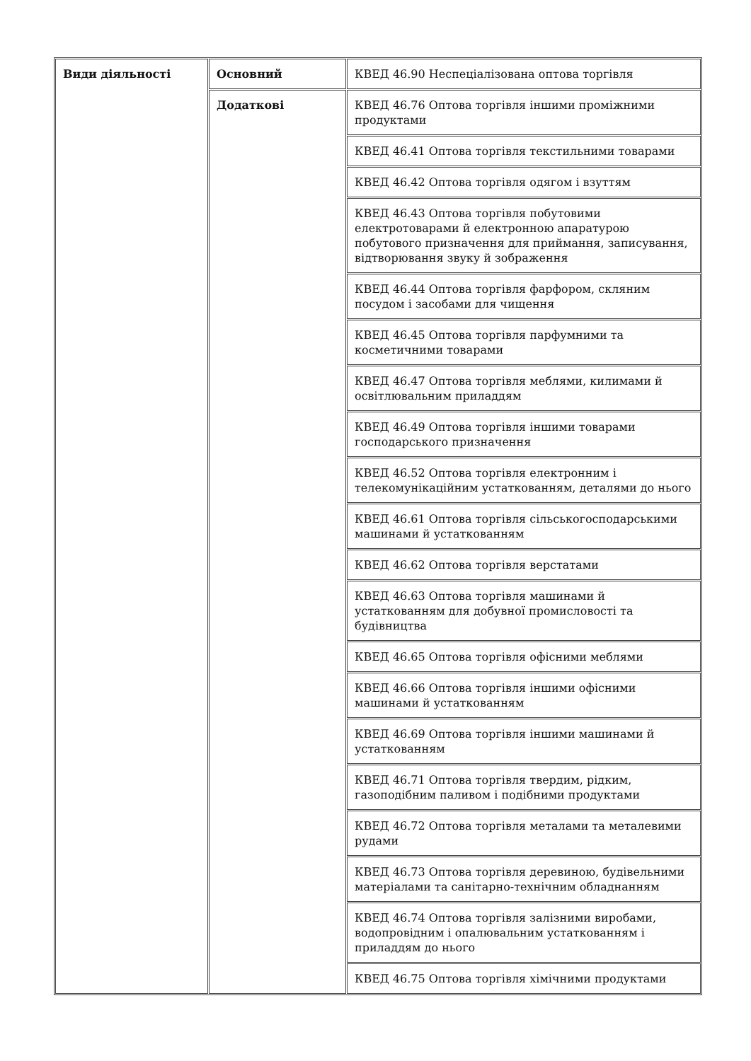| Види діяльності | Основний | КВЕД 46.90 Неспеціалізована оптова торгівля |
| | Додаткові | КВЕД 46.76 Оптова торгівля іншими проміжними продуктами |
| | | КВЕД 46.41 Оптова торгівля текстильними товарами |
| | | КВЕД 46.42 Оптова торгівля одягом і взуттям |
| | | КВЕД 46.43 Оптова торгівля побутовими електротоварами й електронною апаратурою побутового призначення для приймання, записування, відтворювання звуку й зображення |
| | | КВЕД 46.44 Оптова торгівля фарфором, скляним посудом і засобами для чищення |
| | | КВЕД 46.45 Оптова торгівля парфумними та косметичними товарами |
| | | КВЕД 46.47 Оптова торгівля меблями, килимами й освітлювальним приладдям |
| | | КВЕД 46.49 Оптова торгівля іншими товарами господарського призначення |
| | | КВЕД 46.52 Оптова торгівля електронним і телекомунікаційним устаткованням, деталями до нього |
| | | КВЕД 46.61 Оптова торгівля сільськогосподарськими машинами й устаткованням |
| | | КВЕД 46.62 Оптова торгівля верстатами |
| | | КВЕД 46.63 Оптова торгівля машинами й устаткованням для добувної промисловості та будівництва |
| | | КВЕД 46.65 Оптова торгівля офісними меблями |
| | | КВЕД 46.66 Оптова торгівля іншими офісними машинами й устаткованням |
| | | КВЕД 46.69 Оптова торгівля іншими машинами й устаткованням |
| | | КВЕД 46.71 Оптова торгівля твердим, рідким, газоподібним паливом і подібними продуктами |
| | | КВЕД 46.72 Оптова торгівля металами та металевими рудами |
| | | КВЕД 46.73 Оптова торгівля деревиною, будівельними матеріалами та санітарно-технічним обладнанням |
| | | КВЕД 46.74 Оптова торгівля залізними виробами, водопровідним і опалювальним устаткованням і приладдям до нього |
| | | КВЕД 46.75 Оптова торгівля хімічними продуктами |